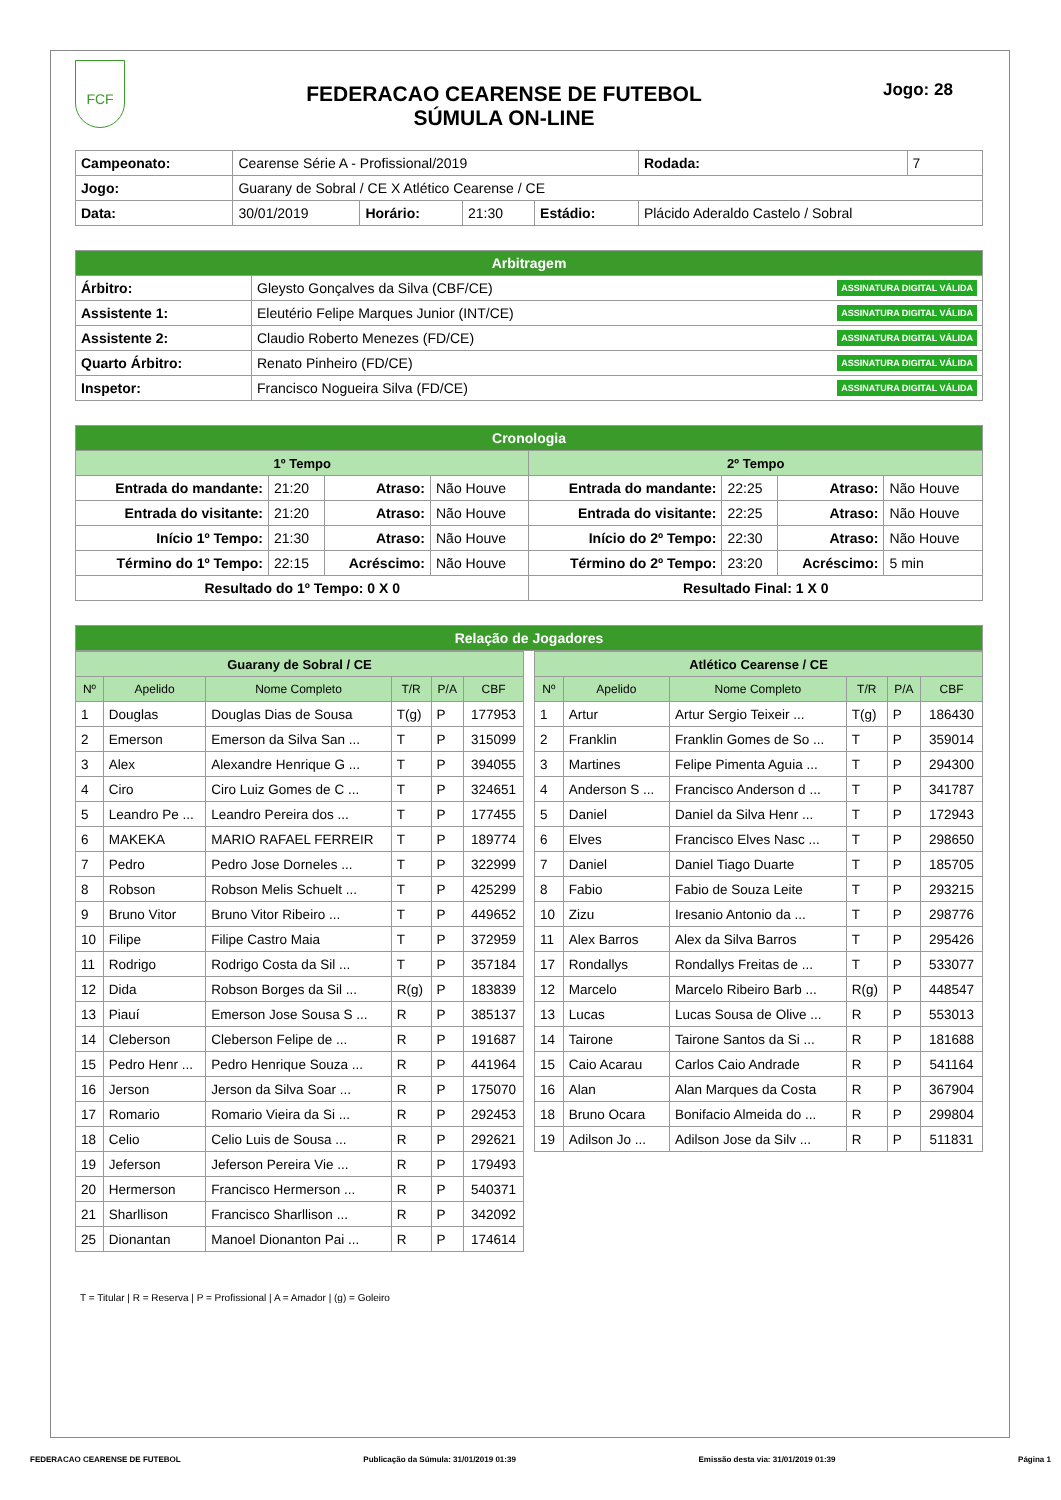FCF
FEDERACAO CEARENSE DE FUTEBOL
SÚMULA ON-LINE
Jogo: 28
| Campeonato: | Cearense Série A - Profissional/2019 | | | | | Rodada: | 7 |
| Jogo: | Guarany de Sobral / CE X Atlético Cearense / CE | | | | | | |
| Data: | 30/01/2019 | Horário: | 21:30 | Estádio: | Plácido Aderaldo Castelo / Sobral | | |
| Arbitragem | |
| Árbitro: | Gleysto Gonçalves da Silva (CBF/CE) ASSINATURA DIGITAL VÁLIDA |
| Assistente 1: | Eleutério Felipe Marques Junior (INT/CE) ASSINATURA DIGITAL VÁLIDA |
| Assistente 2: | Claudio Roberto Menezes (FD/CE) ASSINATURA DIGITAL VÁLIDA |
| Quarto Árbitro: | Renato Pinheiro (FD/CE) ASSINATURA DIGITAL VÁLIDA |
| Inspetor: | Francisco Nogueira Silva (FD/CE) ASSINATURA DIGITAL VÁLIDA |
| Cronologia | | | | | | | |
| 1º Tempo | | | | 2º Tempo | | | |
| Entrada do mandante: | 21:20 | Atraso: | Não Houve | Entrada do mandante: | 22:25 | Atraso: | Não Houve |
| Entrada do visitante: | 21:20 | Atraso: | Não Houve | Entrada do visitante: | 22:25 | Atraso: | Não Houve |
| Início 1º Tempo: | 21:30 | Atraso: | Não Houve | Início do 2º Tempo: | 22:30 | Atraso: | Não Houve |
| Término do 1º Tempo: | 22:15 | Acréscimo: | Não Houve | Término do 2º Tempo: | 23:20 | Acréscimo: | 5 min |
| Resultado do 1º Tempo: 0 X 0 | | | | Resultado Final: 1 X 0 | | | |
| Relação de Jogadores |
| Guarany de Sobral / CE | | | | | |
| Nº | Apelido | Nome Completo | T/R | P/A | CBF |
| 1 | Douglas | Douglas Dias de Sousa | T(g) | P | 177953 |
| 2 | Emerson | Emerson da Silva San ... | T | P | 315099 |
| 3 | Alex | Alexandre Henrique G ... | T | P | 394055 |
| 4 | Ciro | Ciro Luiz Gomes de C ... | T | P | 324651 |
| 5 | Leandro Pe ... | Leandro Pereira dos ... | T | P | 177455 |
| 6 | MAKEKA | MARIO RAFAEL FERREIR | T | P | 189774 |
| 7 | Pedro | Pedro Jose Dorneles ... | T | P | 322999 |
| 8 | Robson | Robson Melis Schuelt ... | T | P | 425299 |
| 9 | Bruno Vitor | Bruno Vitor Ribeiro ... | T | P | 449652 |
| 10 | Filipe | Filipe Castro Maia | T | P | 372959 |
| 11 | Rodrigo | Rodrigo Costa da Sil ... | T | P | 357184 |
| 12 | Dida | Robson Borges da Sil ... | R(g) | P | 183839 |
| 13 | Piauí | Emerson Jose Sousa S ... | R | P | 385137 |
| 14 | Cleberson | Cleberson Felipe de ... | R | P | 191687 |
| 15 | Pedro Henr ... | Pedro Henrique Souza ... | R | P | 441964 |
| 16 | Jerson | Jerson da Silva Soar ... | R | P | 175070 |
| 17 | Romario | Romario Vieira da Si ... | R | P | 292453 |
| 18 | Celio | Celio Luis de Sousa ... | R | P | 292621 |
| 19 | Jeferson | Jeferson Pereira Vie ... | R | P | 179493 |
| 20 | Hermerson | Francisco Hermerson ... | R | P | 540371 |
| 21 | Sharllison | Francisco Sharllison ... | R | P | 342092 |
| 25 | Dionantan | Manoel Dionanton Pai ... | R | P | 174614 |
| Atlético Cearense / CE | | | | | |
| Nº | Apelido | Nome Completo | T/R | P/A | CBF |
| 1 | Artur | Artur Sergio Teixeir ... | T(g) | P | 186430 |
| 2 | Franklin | Franklin Gomes de So ... | T | P | 359014 |
| 3 | Martines | Felipe Pimenta Aguia ... | T | P | 294300 |
| 4 | Anderson S ... | Francisco Anderson d ... | T | P | 341787 |
| 5 | Daniel | Daniel da Silva Henr ... | T | P | 172943 |
| 6 | Elves | Francisco Elves Nasc ... | T | P | 298650 |
| 7 | Daniel | Daniel Tiago Duarte | T | P | 185705 |
| 8 | Fabio | Fabio de Souza Leite | T | P | 293215 |
| 10 | Zizu | Iresanio Antonio da ... | T | P | 298776 |
| 11 | Alex Barros | Alex da Silva Barros | T | P | 295426 |
| 17 | Rondallys | Rondallys Freitas de ... | T | P | 533077 |
| 12 | Marcelo | Marcelo Ribeiro Barb ... | R(g) | P | 448547 |
| 13 | Lucas | Lucas Sousa de Olive ... | R | P | 553013 |
| 14 | Tairone | Tairone Santos da Si ... | R | P | 181688 |
| 15 | Caio Acarau | Carlos Caio Andrade | R | P | 541164 |
| 16 | Alan | Alan Marques da Costa | R | P | 367904 |
| 18 | Bruno Ocara | Bonifacio Almeida do ... | R | P | 299804 |
| 19 | Adilson Jo ... | Adilson Jose da Silv ... | R | P | 511831 |
T = Titular | R = Reserva | P = Profissional | A = Amador | (g) = Goleiro
FEDERACAO CEARENSE DE FUTEBOL Publicação da Súmula: 31/01/2019 01:39 Emissão desta via: 31/01/2019 01:39 Página 1